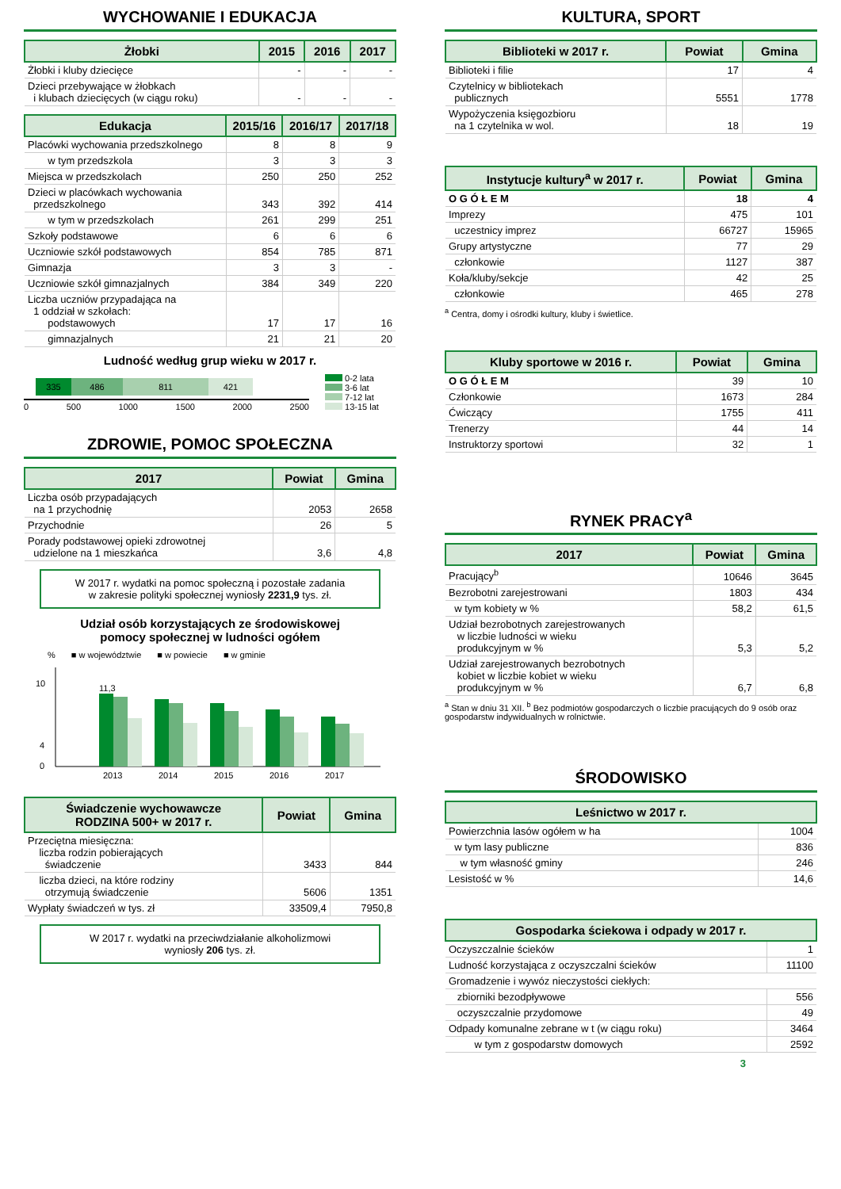WYCHOWANIE I EDUKACJA
| Żłobki | 2015 | 2016 | 2017 |
| --- | --- | --- | --- |
| Żłobki i kluby dziecięce | - | - | - |
| Dzieci przebywające w żłobkach i klubach dziecięcych (w ciągu roku) | - | - | - |
| Edukacja | 2015/16 | 2016/17 | 2017/18 |
| --- | --- | --- | --- |
| Placówki wychowania przedszkolnego | 8 | 8 | 9 |
| w tym przedszkola | 3 | 3 | 3 |
| Miejsca w przedszkolach | 250 | 250 | 252 |
| Dzieci w placówkach wychowania przedszkolnego | 343 | 392 | 414 |
| w tym w przedszkolach | 261 | 299 | 251 |
| Szkoły podstawowe | 6 | 6 | 6 |
| Uczniowie szkół podstawowych | 854 | 785 | 871 |
| Gimnazja | 3 | 3 | - |
| Uczniowie szkół gimnazjalnych | 384 | 349 | 220 |
| Liczba uczniów przypadająca na 1 oddział w szkołach: podstawowych | 17 | 17 | 16 |
| gimnazjalnych | 21 | 21 | 20 |
Ludność według grup wieku w 2017 r.
335 486 811 421
0 500 1000 1500 2000 2500
0-2 lata
3-6 lat
7-12 lat
13-15 lat
ZDROWIE, POMOC SPOŁECZNA
| 2017 | Powiat | Gmina |
| --- | --- | --- |
| Liczba osób przypadających na 1 przychodnię | 2053 | 2658 |
| Przychodnie | 26 | 5 |
| Porady podstawowej opieki zdrowotnej udzielone na 1 mieszkańca | 3,6 | 4,8 |
W 2017 r. wydatki na pomoc społeczną i pozostałe zadania
w zakresie polityki społecznej wyniosły 2231,9 tys. zł.
Udział osób korzystających ze środowiskowej
pomocy społecznej w ludności ogółem
% ■ w województwie ■ w powiecie ■ w gminie
0
4
10
2013
11,3
2014
2015
2016
2017
| Świadczenie wychowawcze RODZINA 500+ w 2017 r. | Powiat | Gmina |
| --- | --- | --- |
| Przeciętna miesięczna: liczba rodzin pobierających świadczenie | 3433 | 844 |
| liczba dzieci, na które rodziny otrzymują świadczenie | 5606 | 1351 |
| Wypłaty świadczeń w tys. zł | 33509,4 | 7950,8 |
W 2017 r. wydatki na przeciwdziałanie alkoholizmowi
wyniosły 206 tys. zł.
KULTURA, SPORT
| Biblioteki w 2017 r. | Powiat | Gmina |
| --- | --- | --- |
| Biblioteki i filie | 17 | 4 |
| Czytelnicy w bibliotekach publicznych | 5551 | 1778 |
| Wypożyczenia księgozbioru na 1 czytelnika w wol. | 18 | 19 |
| Instytucje kultury<sup>a</sup> w 2017 r. | Powiat | Gmina |
| --- | --- | --- |
| O G Ó Ł E M | 18 | 4 |
| Imprezy | 475 | 101 |
| uczestnicy imprez | 66727 | 15965 |
| Grupy artystyczne | 77 | 29 |
| członkowie | 1127 | 387 |
| Koła/kluby/sekcje | 42 | 25 |
| członkowie | 465 | 278 |
<sup>a</sup> Centra, domy i ośrodki kultury, kluby i świetlice.
| Kluby sportowe w 2016 r. | Powiat | Gmina |
| --- | --- | --- |
| O G Ó Ł E M | 39 | 10 |
| Członkowie | 1673 | 284 |
| Ćwiczący | 1755 | 411 |
| Trenerzy | 44 | 14 |
| Instruktorzy sportowi | 32 | 1 |
RYNEK PRACY<sup>a</sup>
| 2017 | Powiat | Gmina |
| --- | --- | --- |
| Pracujący<sup>b</sup> | 10646 | 3645 |
| Bezrobotni zarejestrowani | 1803 | 434 |
| w tym kobiety w % | 58,2 | 61,5 |
| Udział bezrobotnych zarejestrowanych w liczbie ludności w wieku produkcyjnym w % | 5,3 | 5,2 |
| Udział zarejestrowanych bezrobotnych kobiet w liczbie kobiet w wieku produkcyjnym w % | 6,7 | 6,8 |
<sup>a</sup> Stan w dniu 31 XII. <sup>b</sup> Bez podmiotów gospodarczych o liczbie pracujących do 9 osób oraz gospodarstw indywidualnych w rolnictwie.
ŚRODOWISKO
| Leśnictwo w 2017 r. | |
| --- | --- |
| Powierzchnia lasów ogółem w ha | 1004 |
| w tym lasy publiczne | 836 |
| w tym własność gminy | 246 |
| Lesistość w % | 14,6 |
| Gospodarka ściekowa i odpady w 2017 r. | |
| --- | --- |
| Oczyszczalnie ścieków | 1 |
| Ludność korzystająca z oczyszczalni ścieków | 11100 |
| Gromadzenie i wywóz nieczystości ciekłych: | |
| zbiorniki bezodpływowe | 556 |
| oczyszczalnie przydomowe | 49 |
| Odpady komunalne zebrane w t (w ciągu roku) | 3464 |
| w tym z gospodarstw domowych | 2592 |
3